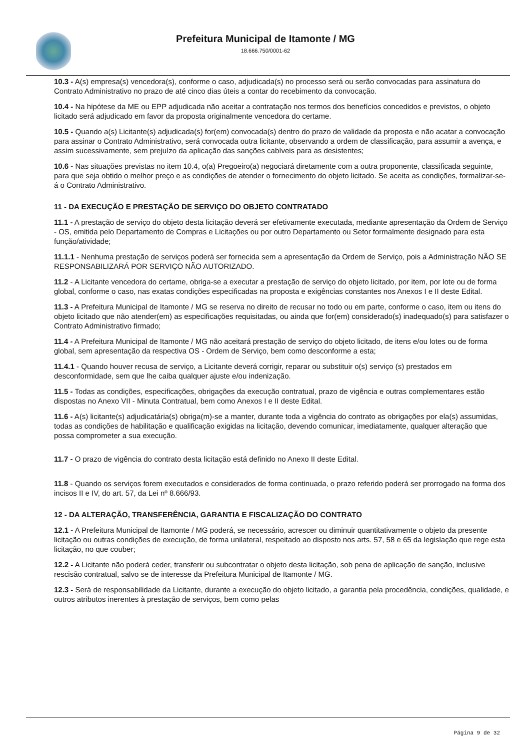Prefeitura Municipal de Itamonte / MG
18.666.750/0001-62
10.3 - A(s) empresa(s) vencedora(s), conforme o caso, adjudicada(s) no processo será ou serão convocadas para assinatura do Contrato Administrativo no prazo de até cinco dias úteis a contar do recebimento da convocação.
10.4 - Na hipótese da ME ou EPP adjudicada não aceitar a contratação nos termos dos benefícios concedidos e previstos, o objeto licitado será adjudicado em favor da proposta originalmente vencedora do certame.
10.5 - Quando a(s) Licitante(s) adjudicada(s) for(em) convocada(s) dentro do prazo de validade da proposta e não acatar a convocação para assinar o Contrato Administrativo, será convocada outra licitante, observando a ordem de classificação, para assumir a avença, e assim sucessivamente, sem prejuízo da aplicação das sanções cabíveis para as desistentes;
10.6 - Nas situações previstas no item 10.4, o(a) Pregoeiro(a) negociará diretamente com a outra proponente, classificada seguinte, para que seja obtido o melhor preço e as condições de atender o fornecimento do objeto licitado. Se aceita as condições, formalizar-se-á o Contrato Administrativo.
11 - DA EXECUÇÃO E PRESTAÇÃO DE SERVIÇO DO OBJETO CONTRATADO
11.1 - A prestação de serviço do objeto desta licitação deverá ser efetivamente executada, mediante apresentação da Ordem de Serviço - OS, emitida pelo Departamento de Compras e Licitações ou por outro Departamento ou Setor formalmente designado para esta função/atividade;
11.1.1 - Nenhuma prestação de serviços poderá ser fornecida sem a apresentação da Ordem de Serviço, pois a Administração NÃO SE RESPONSABILIZARÁ POR SERVIÇO NÃO AUTORIZADO.
11.2 - A Licitante vencedora do certame, obriga-se a executar a prestação de serviço do objeto licitado, por item, por lote ou de forma global, conforme o caso, nas exatas condições especificadas na proposta e exigências constantes nos Anexos I e II deste Edital.
11.3 - A Prefeitura Municipal de Itamonte / MG se reserva no direito de recusar no todo ou em parte, conforme o caso, item ou itens do objeto licitado que não atender(em) as especificações requisitadas, ou ainda que for(em) considerado(s) inadequado(s) para satisfazer o Contrato Administrativo firmado;
11.4 - A Prefeitura Municipal de Itamonte / MG não aceitará prestação de serviço do objeto licitado, de itens e/ou lotes ou de forma global, sem apresentação da respectiva OS - Ordem de Serviço, bem como desconforme a esta;
11.4.1 - Quando houver recusa de serviço, a Licitante deverá corrigir, reparar ou substituir o(s) serviço (s) prestados em desconformidade, sem que lhe caiba qualquer ajuste e/ou indenização.
11.5 - Todas as condições, especificações, obrigações da execução contratual, prazo de vigência e outras complementares estão dispostas no Anexo VII - Minuta Contratual, bem como Anexos I e II deste Edital.
11.6 - A(s) licitante(s) adjudicatária(s) obriga(m)-se a manter, durante toda a vigência do contrato as obrigações por ela(s) assumidas, todas as condições de habilitação e qualificação exigidas na licitação, devendo comunicar, imediatamente, qualquer alteração que possa comprometer a sua execução.
11.7 - O prazo de vigência do contrato desta licitação está definido no Anexo II deste Edital.
11.8 - Quando os serviços forem executados e considerados de forma continuada, o prazo referido poderá ser prorrogado na forma dos incisos II e IV, do art. 57, da Lei nº 8.666/93.
12 - DA ALTERAÇÃO, TRANSFERÊNCIA, GARANTIA E FISCALIZAÇÃO DO CONTRATO
12.1 - A Prefeitura Municipal de Itamonte / MG poderá, se necessário, acrescer ou diminuir quantitativamente o objeto da presente licitação ou outras condições de execução, de forma unilateral, respeitado ao disposto nos arts. 57, 58 e 65 da legislação que rege esta licitação, no que couber;
12.2 - A Licitante não poderá ceder, transferir ou subcontratar o objeto desta licitação, sob pena de aplicação de sanção, inclusive rescisão contratual, salvo se de interesse da Prefeitura Municipal de Itamonte / MG.
12.3 - Será de responsabilidade da Licitante, durante a execução do objeto licitado, a garantia pela procedência, condições, qualidade, e outros atributos inerentes à prestação de serviços, bem como pelas
Página 9 de 32